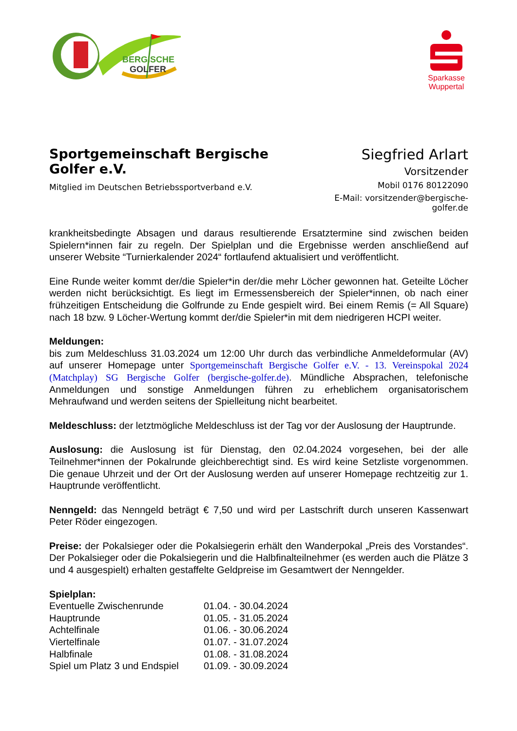BERGISCHE
GOLFER
Sparkasse Wuppertal
Sportgemeinschaft Bergische Golfer e.V.
Mitglied im Deutschen Betriebssportverband e.V.
Siegfried Arlart
Vorsitzender
Mobil 0176 80122090
E-Mail: vorsitzender@bergische-golfer.de
krankheitsbedingte Absagen und daraus resultierende Ersatztermine sind zwischen beiden Spielern*innen fair zu regeln. Der Spielplan und die Ergebnisse werden anschließend auf unserer Website “Turnierkalender 2024“ fortlaufend aktualisiert und veröffentlicht.
Eine Runde weiter kommt der/die Spieler*in der/die mehr Löcher gewonnen hat. Geteilte Löcher werden nicht berücksichtigt. Es liegt im Ermessensbereich der Spieler*innen, ob nach einer frühzeitigen Entscheidung die Golfrunde zu Ende gespielt wird. Bei einem Remis (= All Square) nach 18 bzw. 9 Löcher-Wertung kommt der/die Spieler*in mit dem niedrigeren HCPI weiter.
Meldungen:
bis zum Meldeschluss 31.03.2024 um 12:00 Uhr durch das verbindliche Anmeldeformular (AV) auf unserer Homepage unter Sportgemeinschaft Bergische Golfer e.V. - 13. Vereinspokal 2024 (Matchplay) SG Bergische Golfer (bergische-golfer.de). Mündliche Absprachen, telefonische Anmeldungen und sonstige Anmeldungen führen zu erheblichem organisatorischem Mehraufwand und werden seitens der Spielleitung nicht bearbeitet.
Meldeschluss: der letztmögliche Meldeschluss ist der Tag vor der Auslosung der Hauptrunde.
Auslosung: die Auslosung ist für Dienstag, den 02.04.2024 vorgesehen, bei der alle Teilnehmer*innen der Pokalrunde gleichberechtigt sind. Es wird keine Setzliste vorgenommen. Die genaue Uhrzeit und der Ort der Auslosung werden auf unserer Homepage rechtzeitig zur 1. Hauptrunde veröffentlicht.
Nenngeld: das Nenngeld beträgt € 7,50 und wird per Lastschrift durch unseren Kassenwart Peter Röder eingezogen.
Preise: der Pokalsieger oder die Pokalsiegerin erhält den Wanderpokal „Preis des Vorstandes“. Der Pokalsieger oder die Pokalsiegerin und die Halbfinalteilnehmer (es werden auch die Plätze 3 und 4 ausgespielt) erhalten gestaffelte Geldpreise im Gesamtwert der Nenngelder.
Spielplan:
| Eventuelle Zwischenrunde | 01.04. - 30.04.2024 |
| Hauptrunde | 01.05. - 31.05.2024 |
| Achtelfinale | 01.06. - 30.06.2024 |
| Viertelfinale | 01.07. - 31.07.2024 |
| Halbfinale | 01.08. - 31.08.2024 |
| Spiel um Platz 3 und Endspiel | 01.09. - 30.09.2024 |